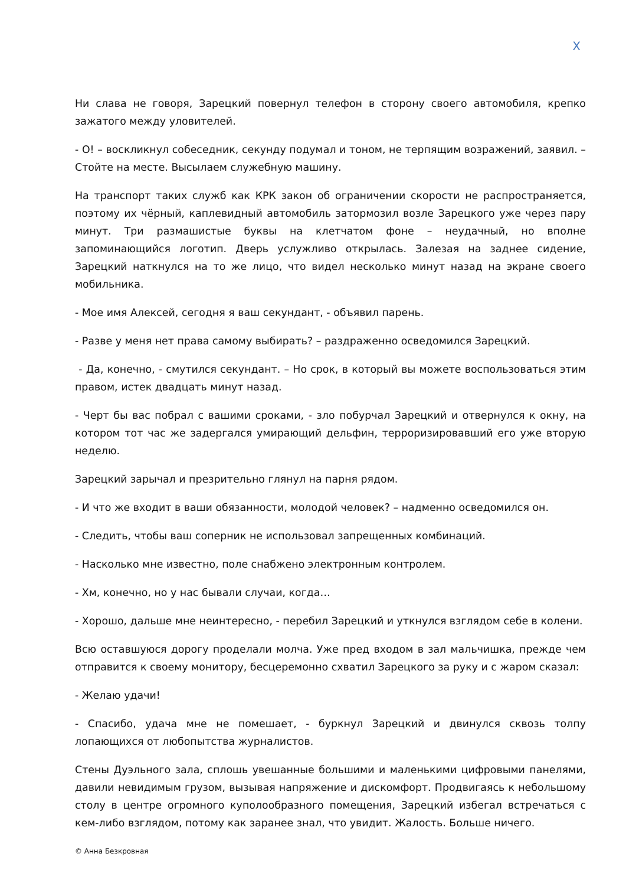X
Ни слава не говоря, Зарецкий повернул телефон в сторону своего автомобиля, крепко зажатого между уловителей.
- О! – воскликнул собеседник, секунду подумал и тоном, не терпящим возражений, заявил. – Стойте на месте. Высылаем служебную машину.
На транспорт таких служб как КРК закон об ограничении скорости не распространяется, поэтому их чёрный, каплевидный автомобиль затормозил возле Зарецкого уже через пару минут. Три размашистые буквы на клетчатом фоне – неудачный, но вполне запоминающийся логотип. Дверь услужливо открылась. Залезая на заднее сидение, Зарецкий наткнулся на то же лицо, что видел несколько минут назад на экране своего мобильника.
- Мое имя Алексей, сегодня я ваш секундант, - объявил парень.
- Разве у меня нет права самому выбирать? – раздраженно осведомился Зарецкий.
- Да, конечно, - смутился секундант. – Но срок, в который вы можете воспользоваться этим правом, истек двадцать минут назад.
- Черт бы вас побрал с вашими сроками, - зло побурчал Зарецкий и отвернулся к окну, на котором тот час же задергался умирающий дельфин, терроризировавший его уже вторую неделю.
Зарецкий зарычал и презрительно глянул на парня рядом.
- И что же входит в ваши обязанности, молодой человек? – надменно осведомился он.
- Следить, чтобы ваш соперник не использовал запрещенных комбинаций.
- Насколько мне известно, поле снабжено электронным контролем.
- Хм, конечно, но у нас бывали случаи, когда…
- Хорошо, дальше мне неинтересно, - перебил Зарецкий и уткнулся взглядом себе в колени.
Всю оставшуюся дорогу проделали молча. Уже пред входом в зал мальчишка, прежде чем отправится к своему монитору, бесцеремонно схватил Зарецкого за руку и с жаром сказал:
- Желаю удачи!
- Спасибо, удача мне не помешает, - буркнул Зарецкий и двинулся сквозь толпу лопающихся от любопытства журналистов.
Стены Дуэльного зала, сплошь увешанные большими и маленькими цифровыми панелями, давили невидимым грузом, вызывая напряжение и дискомфорт. Продвигаясь к небольшому столу в центре огромного куполообразного помещения, Зарецкий избегал встречаться с кем-либо взглядом, потому как заранее знал, что увидит. Жалость. Больше ничего.
© Анна Безкровная